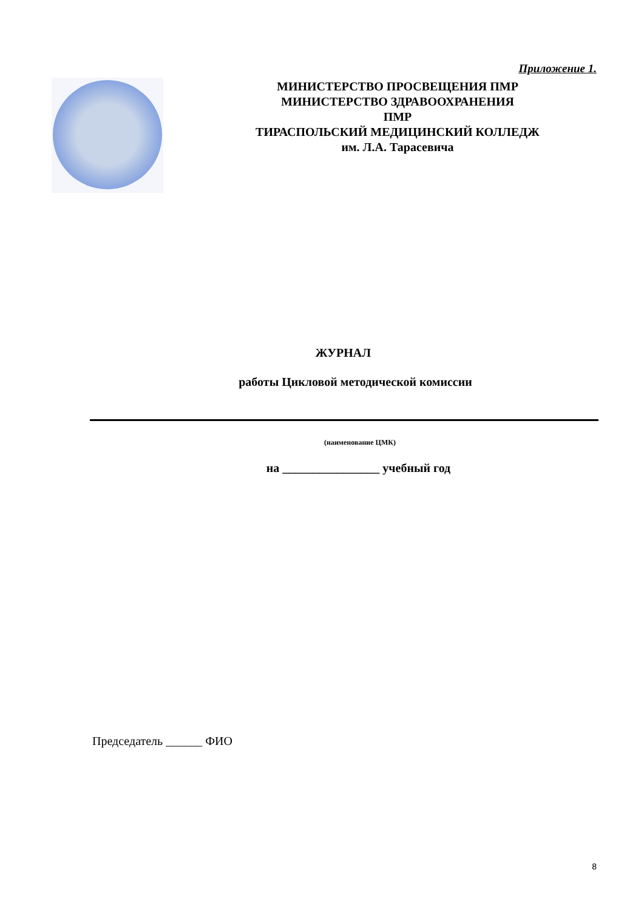Приложение 1.
МИНИСТЕРСТВО ПРОСВЕЩЕНИЯ ПМР
МИНИСТЕРСТВО ЗДРАВООХРАНЕНИЯ
ПМР
ТИРАСПОЛЬСКИЙ МЕДИЦИНСКИЙ КОЛЛЕДЖ
им. Л.А. Тарасевича
ЖУРНАЛ
работы Цикловой методической комиссии
(наименование ЦМК)
на ________________ учебный год
Председатель ______ ФИО
8